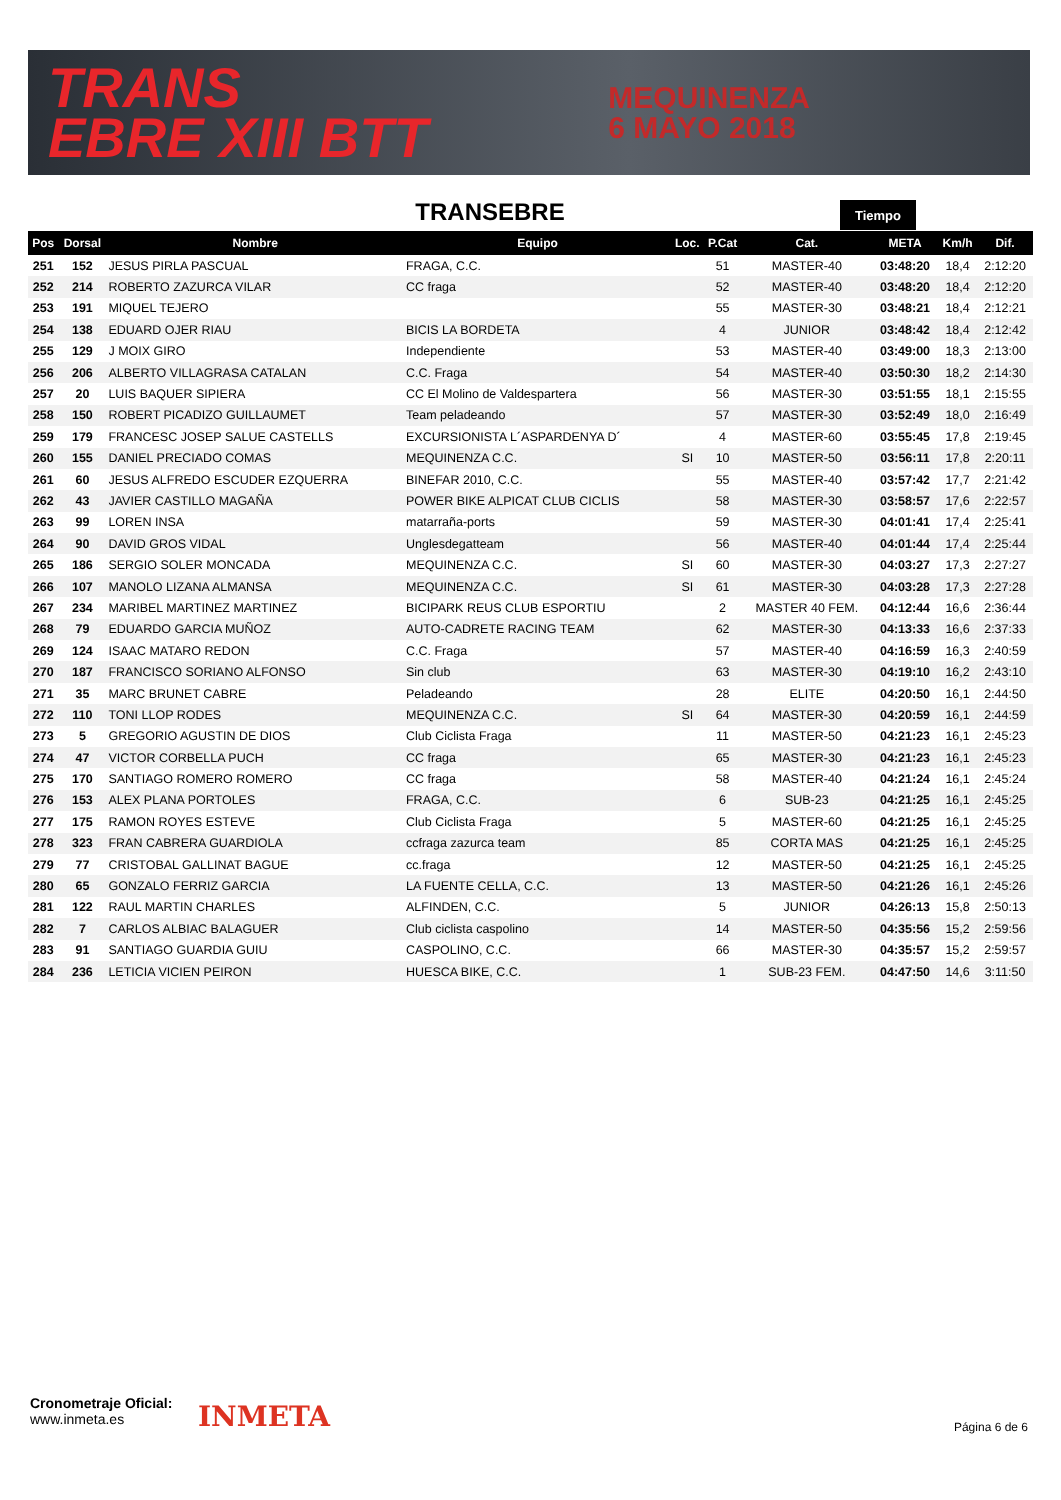TRANS
EBRE XIII BTT
MEQUINENZA
6 MAYO 2018
TRANSEBRE Tiempo
| Pos | Dorsal | Nombre | Equipo | Loc. | P.Cat | Cat. | META | Km/h | Dif. |
| --- | --- | --- | --- | --- | --- | --- | --- | --- | --- |
| 251 | 152 | JESUS PIRLA PASCUAL | FRAGA, C.C. | | 51 | MASTER-40 | 03:48:20 | 18,4 | 2:12:20 |
| 252 | 214 | ROBERTO ZAZURCA VILAR | CC fraga | | 52 | MASTER-40 | 03:48:20 | 18,4 | 2:12:20 |
| 253 | 191 | MIQUEL TEJERO | | | 55 | MASTER-30 | 03:48:21 | 18,4 | 2:12:21 |
| 254 | 138 | EDUARD OJER RIAU | BICIS LA BORDETA | | 4 | JUNIOR | 03:48:42 | 18,4 | 2:12:42 |
| 255 | 129 | J MOIX GIRO | Independiente | | 53 | MASTER-40 | 03:49:00 | 18,3 | 2:13:00 |
| 256 | 206 | ALBERTO VILLAGRASA CATALAN | C.C. Fraga | | 54 | MASTER-40 | 03:50:30 | 18,2 | 2:14:30 |
| 257 | 20 | LUIS BAQUER SIPIERA | CC El Molino de Valdespartera | | 56 | MASTER-30 | 03:51:55 | 18,1 | 2:15:55 |
| 258 | 150 | ROBERT PICADIZO GUILLAUMET | Team peladeando | | 57 | MASTER-30 | 03:52:49 | 18,0 | 2:16:49 |
| 259 | 179 | FRANCESC JOSEP SALUE CASTELLS | EXCURSIONISTA L´ASPARDENYA D´ | | 4 | MASTER-60 | 03:55:45 | 17,8 | 2:19:45 |
| 260 | 155 | DANIEL PRECIADO COMAS | MEQUINENZA C.C. | SI | 10 | MASTER-50 | 03:56:11 | 17,8 | 2:20:11 |
| 261 | 60 | JESUS ALFREDO ESCUDER EZQUERRA | BINEFAR 2010, C.C. | | 55 | MASTER-40 | 03:57:42 | 17,7 | 2:21:42 |
| 262 | 43 | JAVIER CASTILLO MAGAÑA | POWER BIKE ALPICAT CLUB CICLIS | | 58 | MASTER-30 | 03:58:57 | 17,6 | 2:22:57 |
| 263 | 99 | LOREN INSA | matarraña-ports | | 59 | MASTER-30 | 04:01:41 | 17,4 | 2:25:41 |
| 264 | 90 | DAVID GROS VIDAL | Unglesdegatteam | | 56 | MASTER-40 | 04:01:44 | 17,4 | 2:25:44 |
| 265 | 186 | SERGIO SOLER MONCADA | MEQUINENZA C.C. | SI | 60 | MASTER-30 | 04:03:27 | 17,3 | 2:27:27 |
| 266 | 107 | MANOLO LIZANA ALMANSA | MEQUINENZA C.C. | SI | 61 | MASTER-30 | 04:03:28 | 17,3 | 2:27:28 |
| 267 | 234 | MARIBEL MARTINEZ MARTINEZ | BICIPARK REUS CLUB ESPORTIU | | 2 | MASTER 40 FEM. | 04:12:44 | 16,6 | 2:36:44 |
| 268 | 79 | EDUARDO GARCIA MUÑOZ | AUTO-CADRETE RACING TEAM | | 62 | MASTER-30 | 04:13:33 | 16,6 | 2:37:33 |
| 269 | 124 | ISAAC MATARO REDON | C.C. Fraga | | 57 | MASTER-40 | 04:16:59 | 16,3 | 2:40:59 |
| 270 | 187 | FRANCISCO SORIANO ALFONSO | Sin club | | 63 | MASTER-30 | 04:19:10 | 16,2 | 2:43:10 |
| 271 | 35 | MARC BRUNET CABRE | Peladeando | | 28 | ELITE | 04:20:50 | 16,1 | 2:44:50 |
| 272 | 110 | TONI LLOP RODES | MEQUINENZA C.C. | SI | 64 | MASTER-30 | 04:20:59 | 16,1 | 2:44:59 |
| 273 | 5 | GREGORIO AGUSTIN DE DIOS | Club Ciclista Fraga | | 11 | MASTER-50 | 04:21:23 | 16,1 | 2:45:23 |
| 274 | 47 | VICTOR CORBELLA PUCH | CC fraga | | 65 | MASTER-30 | 04:21:23 | 16,1 | 2:45:23 |
| 275 | 170 | SANTIAGO ROMERO ROMERO | CC fraga | | 58 | MASTER-40 | 04:21:24 | 16,1 | 2:45:24 |
| 276 | 153 | ALEX PLANA PORTOLES | FRAGA, C.C. | | 6 | SUB-23 | 04:21:25 | 16,1 | 2:45:25 |
| 277 | 175 | RAMON ROYES ESTEVE | Club Ciclista Fraga | | 5 | MASTER-60 | 04:21:25 | 16,1 | 2:45:25 |
| 278 | 323 | FRAN CABRERA GUARDIOLA | ccfraga zazurca team | | 85 | CORTA MAS | 04:21:25 | 16,1 | 2:45:25 |
| 279 | 77 | CRISTOBAL GALLINAT BAGUE | cc.fraga | | 12 | MASTER-50 | 04:21:25 | 16,1 | 2:45:25 |
| 280 | 65 | GONZALO FERRIZ GARCIA | LA FUENTE CELLA, C.C. | | 13 | MASTER-50 | 04:21:26 | 16,1 | 2:45:26 |
| 281 | 122 | RAUL MARTIN CHARLES | ALFINDEN, C.C. | | 5 | JUNIOR | 04:26:13 | 15,8 | 2:50:13 |
| 282 | 7 | CARLOS ALBIAC BALAGUER | Club ciclista caspolino | | 14 | MASTER-50 | 04:35:56 | 15,2 | 2:59:56 |
| 283 | 91 | SANTIAGO GUARDIA GUIU | CASPOLINO, C.C. | | 66 | MASTER-30 | 04:35:57 | 15,2 | 2:59:57 |
| 284 | 236 | LETICIA VICIEN PEIRON | HUESCA BIKE, C.C. | | 1 | SUB-23 FEM. | 04:47:50 | 14,6 | 3:11:50 |
Cronometraje Oficial:
www.inmeta.es
INMETA Página 6 de 6